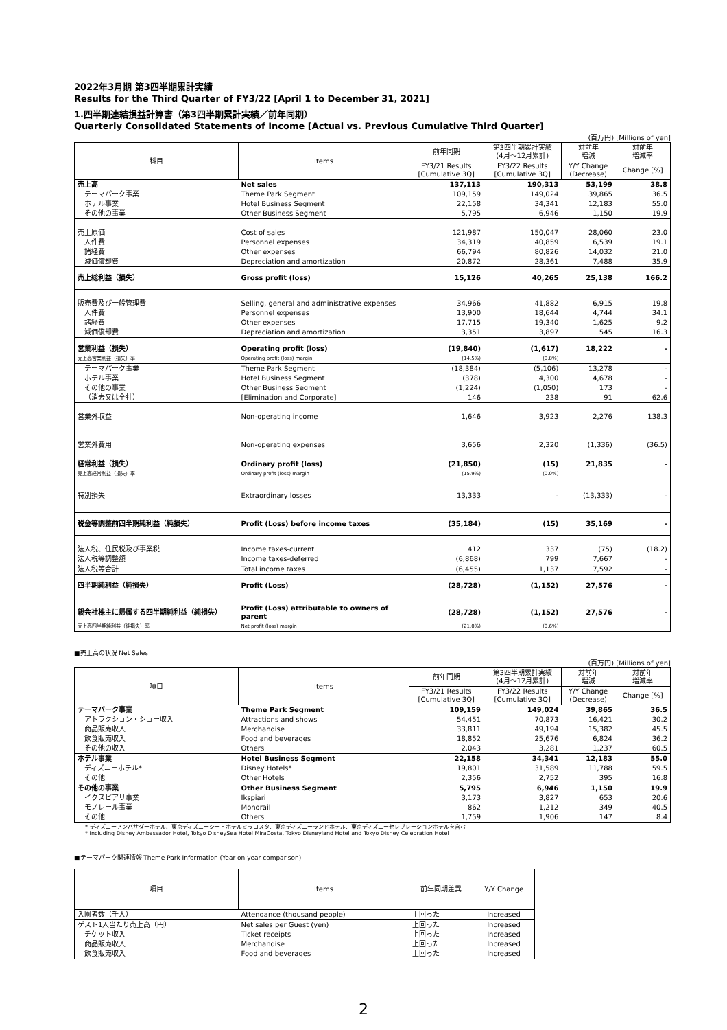2022年3月期 第3四半期累計実績
Results for the Third Quarter of FY3/22 [April 1 to December 31, 2021]
1.四半期連結損益計算書（第3四半期累計実績／前年同期）
Quarterly Consolidated Statements of Income [Actual vs. Previous Cumulative Third Quarter]
(百万円) [Millions of yen]
| 科目 | Items | 前年同期 | 第3四半期累計実績 (4月～12月累計) | 対前年 増減 | 対前年 増減率 |
| --- | --- | --- | --- | --- | --- |
| | | FY3/21 Results [Cumulative 3Q] | FY3/22 Results [Cumulative 3Q] | Y/Y Change (Decrease) | Change [%] |
| 売上高 | Net sales | 137,113 | 190,313 | 53,199 | 38.8 |
| テーマパーク事業 | Theme Park Segment | 109,159 | 149,024 | 39,865 | 36.5 |
| ホテル事業 | Hotel Business Segment | 22,158 | 34,341 | 12,183 | 55.0 |
| その他の事業 | Other Business Segment | 5,795 | 6,946 | 1,150 | 19.9 |
| 売上原価 | Cost of sales | 121,987 | 150,047 | 28,060 | 23.0 |
| 人件費 | Personnel expenses | 34,319 | 40,859 | 6,539 | 19.1 |
| 諸経費 | Other expenses | 66,794 | 80,826 | 14,032 | 21.0 |
| 減価償却費 | Depreciation and amortization | 20,872 | 28,361 | 7,488 | 35.9 |
| 売上総利益（損失） | Gross profit (loss) | 15,126 | 40,265 | 25,138 | 166.2 |
| 販売費及び一般管理費 | Selling, general and administrative expenses | 34,966 | 41,882 | 6,915 | 19.8 |
| 人件費 | Personnel expenses | 13,900 | 18,644 | 4,744 | 34.1 |
| 諸経費 | Other expenses | 17,715 | 19,340 | 1,625 | 9.2 |
| 減価償却費 | Depreciation and amortization | 3,351 | 3,897 | 545 | 16.3 |
| 営業利益（損失） | Operating profit (loss) | (19,840) | (1,617) | 18,222 | - |
| 売上高営業利益（損失）率 | Operating profit (loss) margin | (14.5%) | (0.8%) | | |
| テーマパーク事業 | Theme Park Segment | (18,384) | (5,106) | 13,278 | - |
| ホテル事業 | Hotel Business Segment | (378) | 4,300 | 4,678 | - |
| その他の事業 | Other Business Segment | (1,224) | (1,050) | 173 | - |
| （消去又は全社） | [Elimination and Corporate] | 146 | 238 | 91 | 62.6 |
| 営業外収益 | Non-operating income | 1,646 | 3,923 | 2,276 | 138.3 |
| 営業外費用 | Non-operating expenses | 3,656 | 2,320 | (1,336) | (36.5) |
| 経常利益（損失） | Ordinary profit (loss) | (21,850) | (15) | 21,835 | - |
| 売上高経常利益（損失）率 | Ordinary profit (loss) margin | (15.9%) | (0.0%) | | |
| 特別損失 | Extraordinary losses | 13,333 | - | (13,333) | - |
| 税金等調整前四半期純利益（純損失） | Profit (Loss) before income taxes | (35,184) | (15) | 35,169 | - |
| 法人税、住民税及び事業税 | Income taxes-current | 412 | 337 | (75) | (18.2) |
| 法人税等調整額 | Income taxes-deferred | (6,868) | 799 | 7,667 | - |
| 法人税等合計 | Total income taxes | (6,455) | 1,137 | 7,592 | - |
| 四半期純利益（純損失） | Profit (Loss) | (28,728) | (1,152) | 27,576 | - |
| 親会社株主に帰属する四半期純利益（純損失） | Profit (Loss) attributable to owners of parent | (28,728) | (1,152) | 27,576 | - |
| 売上高四半期純利益（純損失）率 | Net profit (loss) margin | (21.0%) | (0.6%) | | |
■売上高の状況 Net Sales
(百万円) [Millions of yen]
| 項目 | Items | 前年同期 | 第3四半期累計実績 (4月～12月累計) | 対前年 増減 | 対前年 増減率 |
| --- | --- | --- | --- | --- | --- |
| | | FY3/21 Results [Cumulative 3Q] | FY3/22 Results [Cumulative 3Q] | Y/Y Change (Decrease) | Change [%] |
| テーマパーク事業 | Theme Park Segment | 109,159 | 149,024 | 39,865 | 36.5 |
| アトラクション・ショー収入 | Attractions and shows | 54,451 | 70,873 | 16,421 | 30.2 |
| 商品販売収入 | Merchandise | 33,811 | 49,194 | 15,382 | 45.5 |
| 飲食販売収入 | Food and beverages | 18,852 | 25,676 | 6,824 | 36.2 |
| その他の収入 | Others | 2,043 | 3,281 | 1,237 | 60.5 |
| ホテル事業 | Hotel Business Segment | 22,158 | 34,341 | 12,183 | 55.0 |
| ディズニーホテル* | Disney Hotels* | 19,801 | 31,589 | 11,788 | 59.5 |
| その他 | Other Hotels | 2,356 | 2,752 | 395 | 16.8 |
| その他の事業 | Other Business Segment | 5,795 | 6,946 | 1,150 | 19.9 |
| イクスピアリ事業 | Ikspiari | 3,173 | 3,827 | 653 | 20.6 |
| モノレール事業 | Monorail | 862 | 1,212 | 349 | 40.5 |
| その他 | Others | 1,759 | 1,906 | 147 | 8.4 |
* ディズニーアンバサダーホテル、東京ディズニーシー・ホテルミラコスタ、東京ディズニーランドホテル、東京ディズニーセレブレーションホテルを含む
* Including Disney Ambassador Hotel, Tokyo DisneySea Hotel MiraCosta, Tokyo Disneyland Hotel and Tokyo Disney Celebration Hotel
■テーマパーク関連情報 Theme Park Information (Year-on-year comparison)
| 項目 | Items | 前年同期差異 | Y/Y Change |
| --- | --- | --- | --- |
| 入園者数（千人） | Attendance (thousand people) | 上回った | Increased |
| ゲスト1人当たり売上高（円） | Net sales per Guest (yen) | 上回った | Increased |
| チケット収入 | Ticket receipts | 上回った | Increased |
| 商品販売収入 | Merchandise | 上回った | Increased |
| 飲食販売収入 | Food and beverages | 上回った | Increased |
2